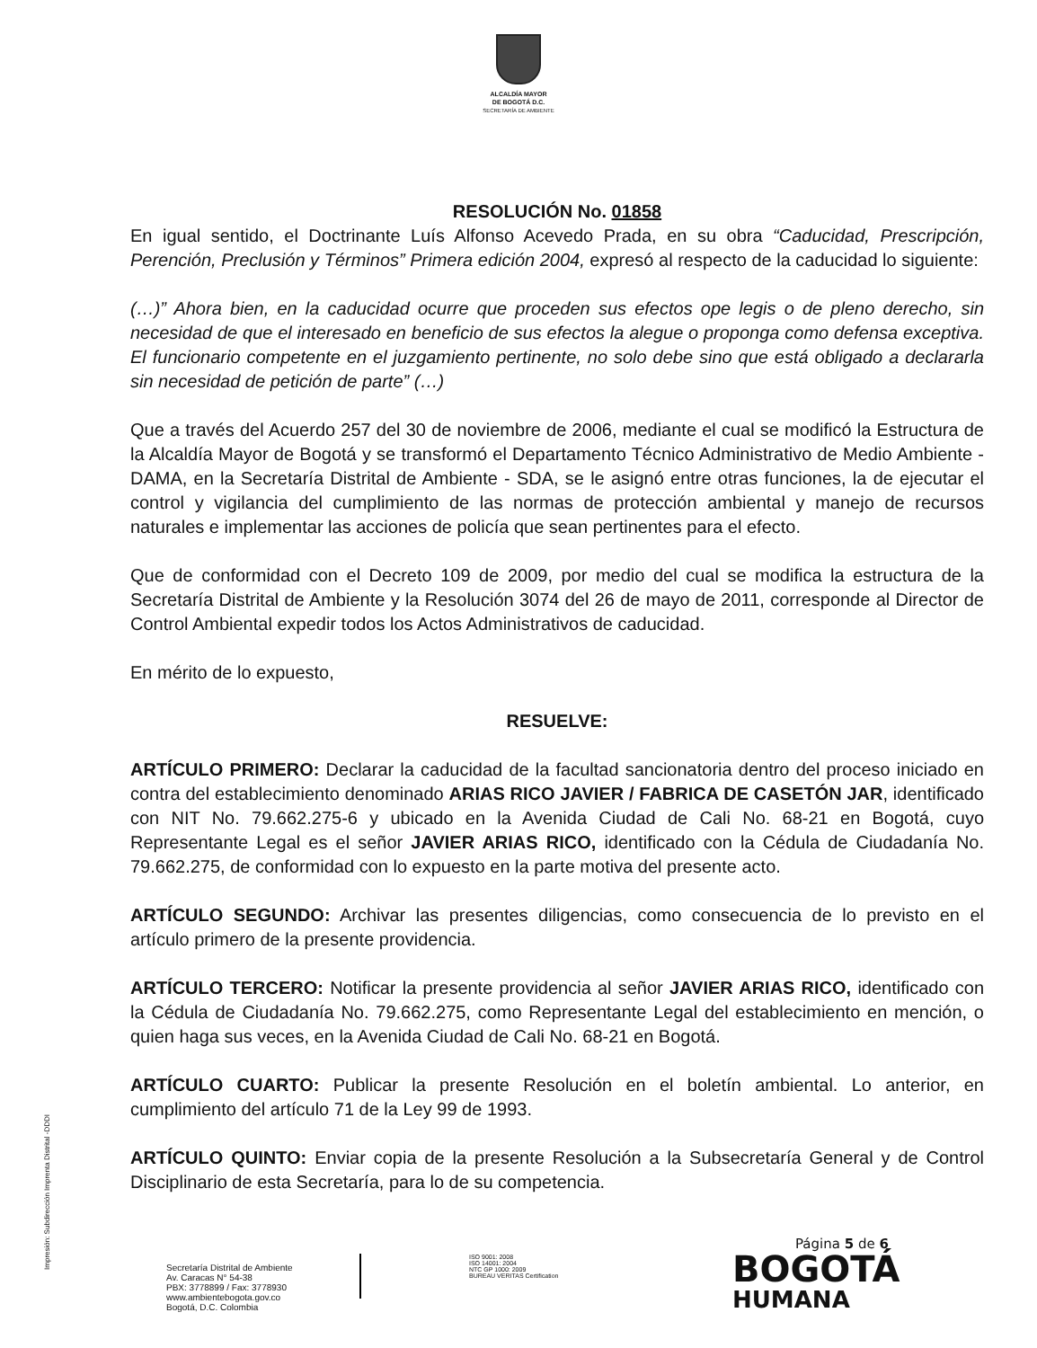ALCALDÍA MAYOR
DE BOGOTÁ D.C.
SECRETARÍA DE AMBIENTE
RESOLUCIÓN No. 01858
En igual sentido, el Doctrinante Luís Alfonso Acevedo Prada, en su obra “Caducidad, Prescripción, Perención, Preclusión y Términos” Primera edición 2004, expresó al respecto de la caducidad lo siguiente:
(…)” Ahora bien, en la caducidad ocurre que proceden sus efectos ope legis o de pleno derecho, sin necesidad de que el interesado en beneficio de sus efectos la alegue o proponga como defensa exceptiva. El funcionario competente en el juzgamiento pertinente, no solo debe sino que está obligado a declararla sin necesidad de petición de parte” (…)
Que a través del Acuerdo 257 del 30 de noviembre de 2006, mediante el cual se modificó la Estructura de la Alcaldía Mayor de Bogotá y se transformó el Departamento Técnico Administrativo de Medio Ambiente - DAMA, en la Secretaría Distrital de Ambiente - SDA, se le asignó entre otras funciones, la de ejecutar el control y vigilancia del cumplimiento de las normas de protección ambiental y manejo de recursos naturales e implementar las acciones de policía que sean pertinentes para el efecto.
Que de conformidad con el Decreto 109 de 2009, por medio del cual se modifica la estructura de la Secretaría Distrital de Ambiente y la Resolución 3074 del 26 de mayo de 2011, corresponde al Director de Control Ambiental expedir todos los Actos Administrativos de caducidad.
En mérito de lo expuesto,
RESUELVE:
ARTÍCULO PRIMERO: Declarar la caducidad de la facultad sancionatoria dentro del proceso iniciado en contra del establecimiento denominado ARIAS RICO JAVIER / FABRICA DE CASETÓN JAR, identificado con NIT No. 79.662.275-6 y ubicado en la Avenida Ciudad de Cali No. 68-21 en Bogotá, cuyo Representante Legal es el señor JAVIER ARIAS RICO, identificado con la Cédula de Ciudadanía No. 79.662.275, de conformidad con lo expuesto en la parte motiva del presente acto.
ARTÍCULO SEGUNDO: Archivar las presentes diligencias, como consecuencia de lo previsto en el artículo primero de la presente providencia.
ARTÍCULO TERCERO: Notificar la presente providencia al señor JAVIER ARIAS RICO, identificado con la Cédula de Ciudadanía No. 79.662.275, como Representante Legal del establecimiento en mención, o quien haga sus veces, en la Avenida Ciudad de Cali No. 68-21 en Bogotá.
ARTÍCULO CUARTO: Publicar la presente Resolución en el boletín ambiental. Lo anterior, en cumplimiento del artículo 71 de la Ley 99 de 1993.
ARTÍCULO QUINTO: Enviar copia de la presente Resolución a la Subsecretaría General y de Control Disciplinario de esta Secretaría, para lo de su competencia.
Impresión: Subdirección Imprenta Distrital -DDDI
Página 5 de 6
Secretaría Distrital de Ambiente
Av. Caracas N° 54-38
PBX: 3778899 / Fax: 3778930
www.ambientebogota.gov.co
Bogotá, D.C. Colombia
ISO 9001: 2008
ISO 14001: 2004
NTC GP 1000: 2009
BUREAU VERITAS Certification
BOGOTÁ
HUMANA